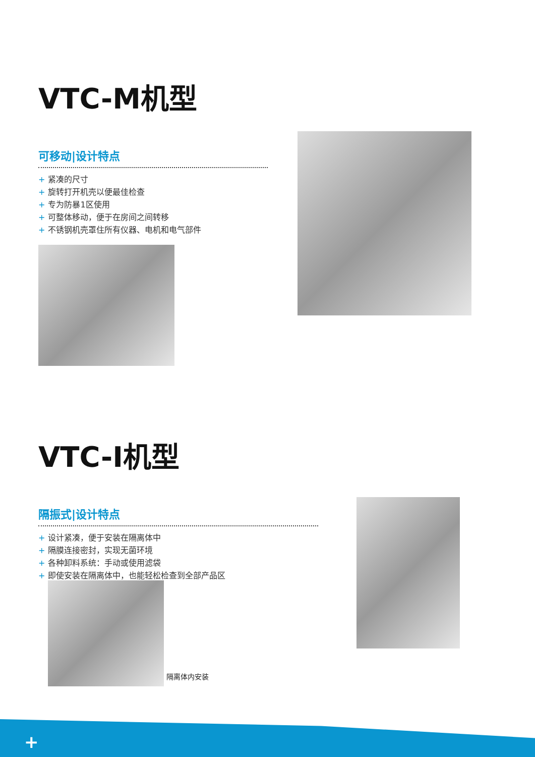VTC-M机型
可移动|设计特点
+ 紧凑的尺寸
+ 旋转打开机壳以便最佳检查
+ 专为防暴1区使用
+ 可整体移动，便于在房间之间转移
+ 不锈钢机壳罩住所有仪器、电机和电气部件
VTC-I机型
隔振式|设计特点
+ 设计紧凑，便于安装在隔离体中
+ 隔膜连接密封，实现无菌环境
+ 各种卸料系统：手动或使用滤袋
+ 即使安装在隔离体中，也能轻松检查到全部产品区
隔离体内安装
+